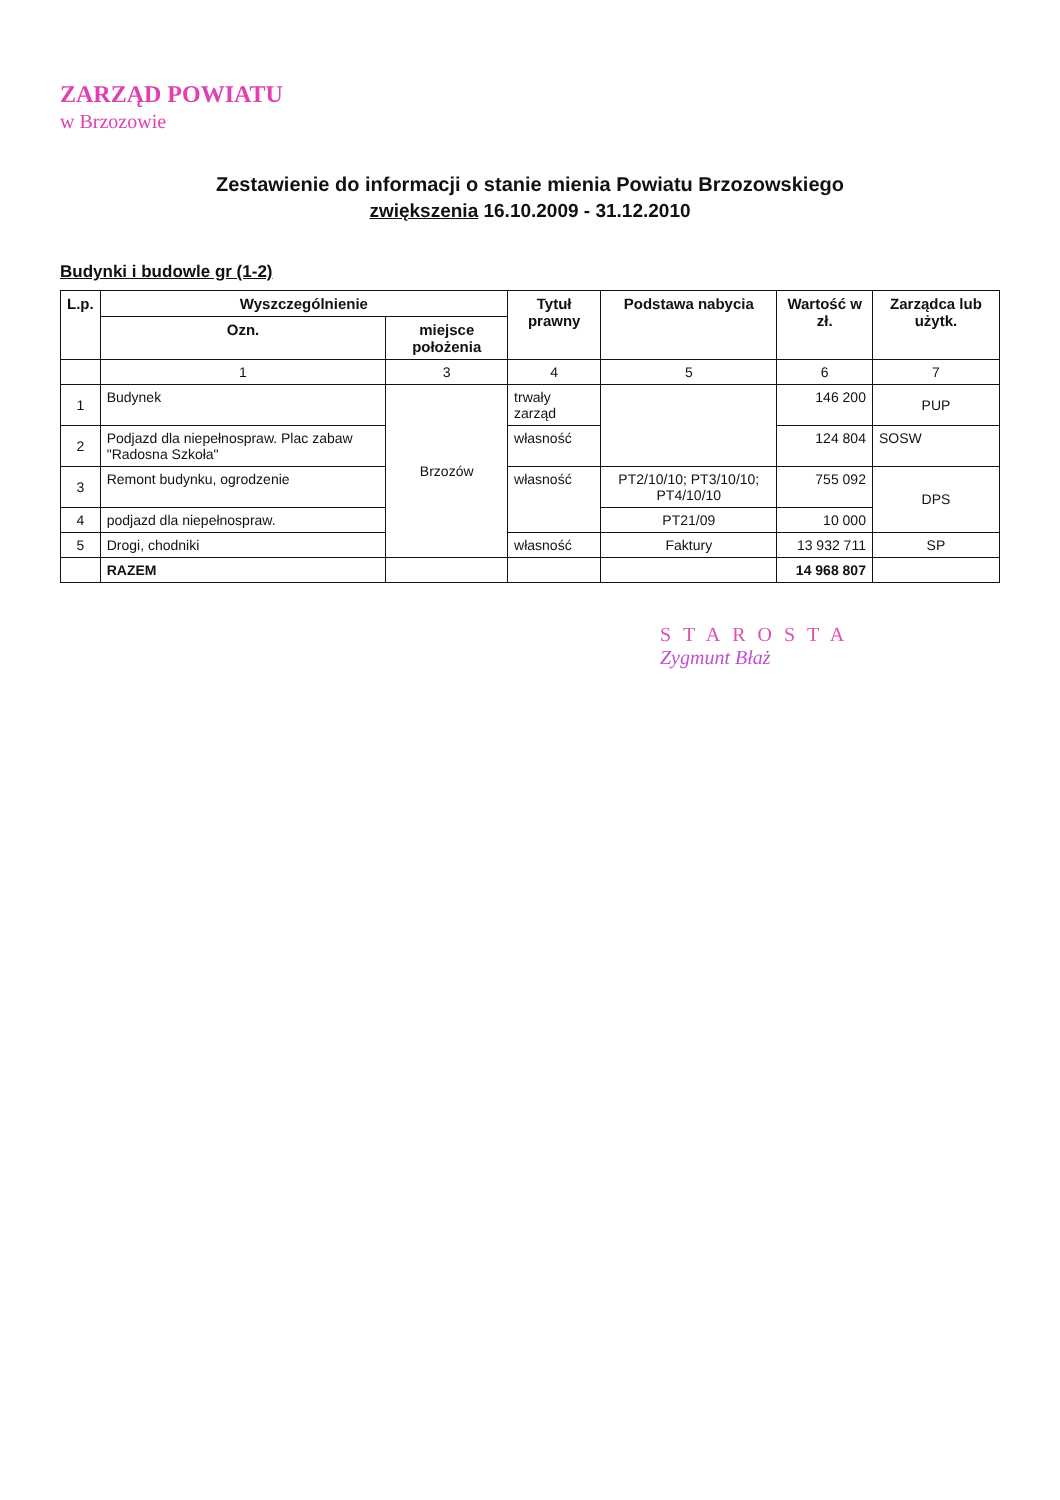ZARZĄD POWIATU
w Brzozowie
Zestawienie do informacji o stanie mienia Powiatu Brzozowskiego
zwiększenia 16.10.2009 - 31.12.2010
Budynki i budowle gr (1-2)
| L.p. | Wyszczególnienie | | Tytuł prawny | Podstawa nabycia | Wartość w zł. | Zarządca lub użytk. |
| --- | --- | --- | --- | --- | --- | --- |
| | Ozn. | miejsce położenia | | | | |
| | 1 | 3 | 4 | 5 | 6 | 7 |
| 1 | Budynek | Brzozów | trwały zarząd | | 146 200 | PUP |
| 2 | Podjazd dla niepełnospraw. Plac zabaw "Radosna Szkoła" | | własność | | 124 804 | SOSW |
| 3 | Remont budynku, ogrodzenie | | własność | PT2/10/10; PT3/10/10; PT4/10/10 | 755 092 | DPS |
| 4 | podjazd dla niepełnospraw. | | | PT21/09 | 10 000 | |
| 5 | Drogi, chodniki | | własność | Faktury | 13 932 711 | SP |
| | RAZEM | | | | 14 968 807 | |
STAROSTA
Zygmunt Błaż